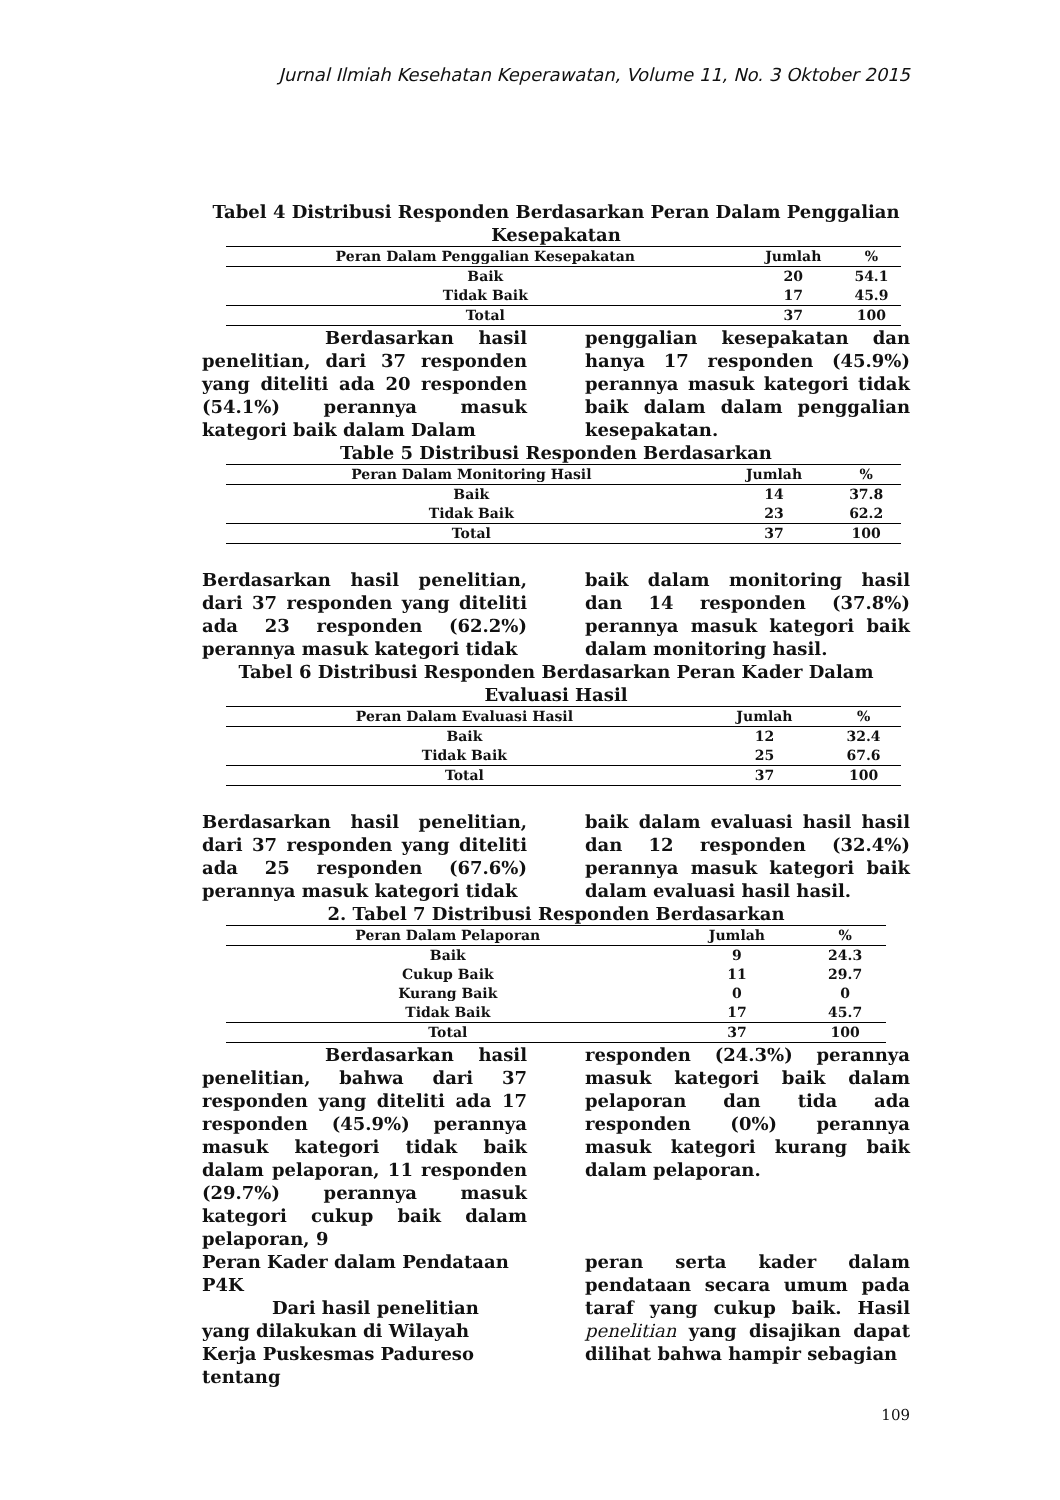Jurnal Ilmiah Kesehatan Keperawatan, Volume 11, No. 3 Oktober 2015
Tabel 4 Distribusi Responden Berdasarkan Peran Dalam Penggalian Kesepakatan
| Peran Dalam Penggalian Kesepakatan | Jumlah | % |
| --- | --- | --- |
| Baik | 20 | 54.1 |
| Tidak Baik | 17 | 45.9 |
| Total | 37 | 100 |
Berdasarkan hasil penelitian, dari 37 responden yang diteliti ada 20 responden (54.1%) perannya masuk kategori baik dalam Dalam
penggalian kesepakatan dan hanya 17 responden (45.9%) perannya masuk kategori tidak baik dalam dalam penggalian kesepakatan.
Table 5 Distribusi Responden Berdasarkan
| Peran Dalam Monitoring Hasil | Jumlah | % |
| --- | --- | --- |
| Baik | 14 | 37.8 |
| Tidak Baik | 23 | 62.2 |
| Total | 37 | 100 |
Berdasarkan hasil penelitian, dari 37 responden yang diteliti ada 23 responden (62.2%) perannya masuk kategori tidak
baik dalam monitoring hasil dan 14 responden (37.8%) perannya masuk kategori baik dalam monitoring hasil.
Tabel 6 Distribusi Responden Berdasarkan Peran Kader Dalam Evaluasi Hasil
| Peran Dalam Evaluasi Hasil | Jumlah | % |
| --- | --- | --- |
| Baik | 12 | 32.4 |
| Tidak Baik | 25 | 67.6 |
| Total | 37 | 100 |
Berdasarkan hasil penelitian, dari 37 responden yang diteliti ada 25 responden (67.6%) perannya masuk kategori tidak
baik dalam evaluasi hasil hasil dan 12 responden (32.4%) perannya masuk kategori baik dalam evaluasi hasil hasil.
2. Tabel 7 Distribusi Responden Berdasarkan
| Peran Dalam Pelaporan | Jumlah | % |
| --- | --- | --- |
| Baik | 9 | 24.3 |
| Cukup Baik | 11 | 29.7 |
| Kurang Baik | 0 | 0 |
| Tidak Baik | 17 | 45.7 |
| Total | 37 | 100 |
Berdasarkan hasil penelitian, bahwa dari 37 responden yang diteliti ada 17 responden (45.9%) perannya masuk kategori tidak baik dalam pelaporan, 11 responden (29.7%) perannya masuk kategori cukup baik dalam pelaporan, 9
responden (24.3%) perannya masuk kategori baik dalam pelaporan dan tida ada responden (0%) perannya masuk kategori kurang baik dalam pelaporan.
Peran Kader dalam Pendataan P4K
Dari hasil penelitian yang dilakukan di Wilayah Kerja Puskesmas Padureso tentang
peran serta kader dalam pendataan secara umum pada taraf yang cukup baik. Hasil penelitian yang disajikan dapat dilihat bahwa hampir sebagian
109